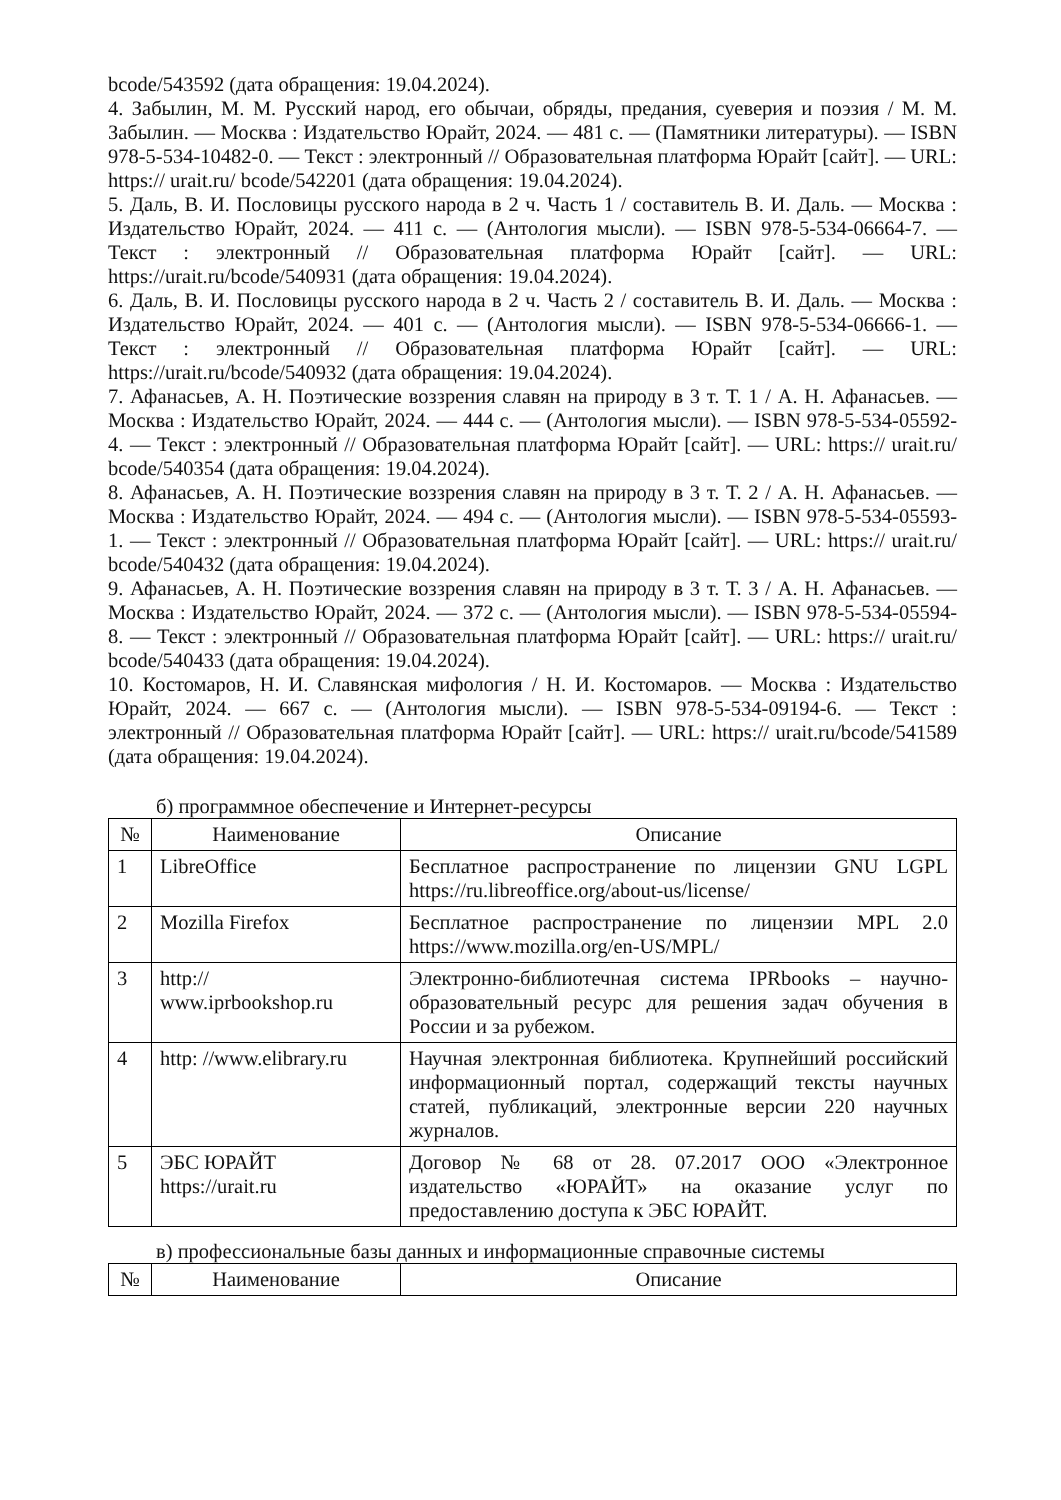bcode/543592 (дата обращения: 19.04.2024).
4. Забылин, М. М. Русский народ, его обычаи, обряды, предания, суеверия и поэзия / М. М. Забылин. — Москва : Издательство Юрайт, 2024. — 481 с. — (Памятники литературы). — ISBN 978-5-534-10482-0. — Текст : электронный // Образовательная платформа Юрайт [сайт]. — URL: https:// urait.ru/ bcode/542201 (дата обращения: 19.04.2024).
5. Даль, В. И. Пословицы русского народа в 2 ч. Часть 1 / составитель В. И. Даль. — Москва : Издательство Юрайт, 2024. — 411 с. — (Антология мысли). — ISBN 978-5-534-06664-7. — Текст : электронный // Образовательная платформа Юрайт [сайт]. — URL: https://urait.ru/bcode/540931 (дата обращения: 19.04.2024).
6. Даль, В. И. Пословицы русского народа в 2 ч. Часть 2 / составитель В. И. Даль. — Москва : Издательство Юрайт, 2024. — 401 с. — (Антология мысли). — ISBN 978-5-534-06666-1. — Текст : электронный // Образовательная платформа Юрайт [сайт]. — URL: https://urait.ru/bcode/540932 (дата обращения: 19.04.2024).
7. Афанасьев, А. Н. Поэтические воззрения славян на природу в 3 т. Т. 1 / А. Н. Афанасьев. — Москва : Издательство Юрайт, 2024. — 444 с. — (Антология мысли). — ISBN 978-5-534-05592-4. — Текст : электронный // Образовательная платформа Юрайт [сайт]. — URL: https:// urait.ru/ bcode/540354 (дата обращения: 19.04.2024).
8. Афанасьев, А. Н. Поэтические воззрения славян на природу в 3 т. Т. 2 / А. Н. Афанасьев. — Москва : Издательство Юрайт, 2024. — 494 с. — (Антология мысли). — ISBN 978-5-534-05593-1. — Текст : электронный // Образовательная платформа Юрайт [сайт]. — URL: https:// urait.ru/ bcode/540432 (дата обращения: 19.04.2024).
9. Афанасьев, А. Н. Поэтические воззрения славян на природу в 3 т. Т. 3 / А. Н. Афанасьев. — Москва : Издательство Юрайт, 2024. — 372 с. — (Антология мысли). — ISBN 978-5-534-05594-8. — Текст : электронный // Образовательная платформа Юрайт [сайт]. — URL: https:// urait.ru/ bcode/540433 (дата обращения: 19.04.2024).
10. Костомаров, Н. И. Славянская мифология / Н. И. Костомаров. — Москва : Издательство Юрайт, 2024. — 667 с. — (Антология мысли). — ISBN 978-5-534-09194-6. — Текст : электронный // Образовательная платформа Юрайт [сайт]. — URL: https:// urait.ru/bcode/541589 (дата обращения: 19.04.2024).
б) программное обеспечение и Интернет-ресурсы
| № | Наименование | Описание |
| --- | --- | --- |
| 1 | LibreOffice | Бесплатное распространение по лицензии GNU LGPL https://ru.libreoffice.org/about-us/license/ |
| 2 | Mozilla Firefox | Бесплатное распространение по лицензии MPL 2.0 https://www.mozilla.org/en-US/MPL/ |
| 3 | http:// www.iprbookshop.ru | Электронно-библиотечная система IPRbooks – научно-образовательный ресурс для решения задач обучения в России и за рубежом. |
| 4 | http: //www.elibrary.ru | Научная электронная библиотека. Крупнейший российский информационный портал, содержащий тексты научных статей, публикаций, электронные версии 220 научных журналов. |
| 5 | ЭБС ЮРАЙТ https://urait.ru | Договор № 68 от 28. 07.2017 ООО «Электронное издательство «ЮРАЙТ» на оказание услуг по предоставлению доступа к ЭБС ЮРАЙТ. |
в) профессиональные базы данных и информационные справочные системы
| № | Наименование | Описание |
| --- | --- | --- |